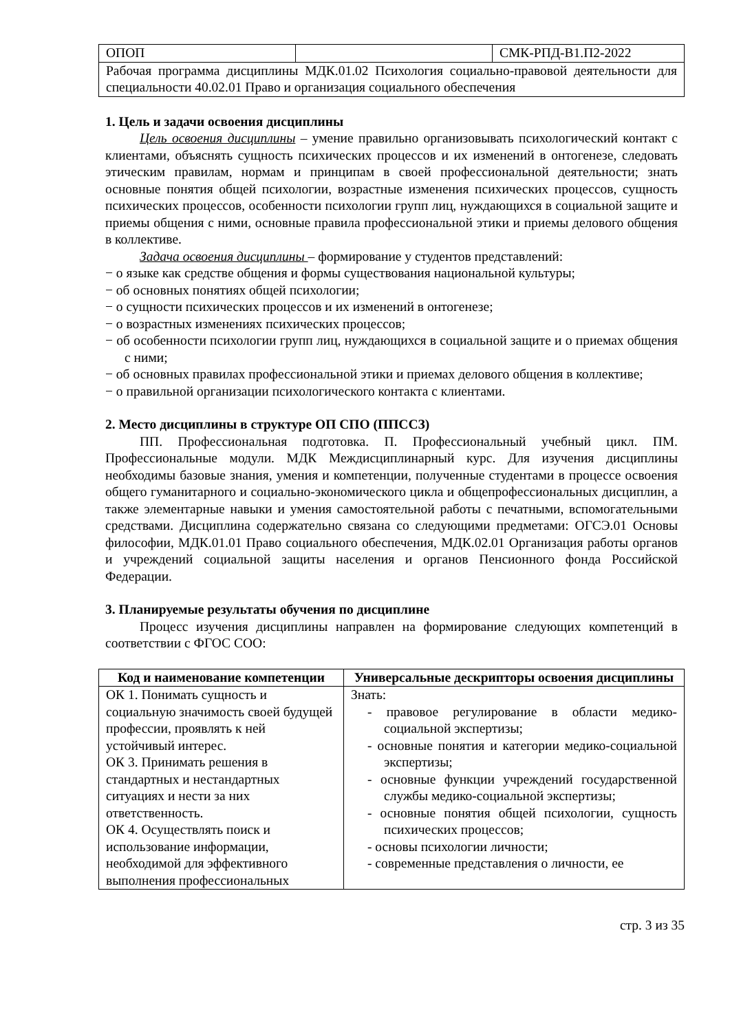| ОПОП | | СМК-РПД-В1.П2-2022 |
| Рабочая программа дисциплины МДК.01.02 Психология социально-правовой деятельности для специальности 40.02.01 Право и организация социального обеспечения | | |
1. Цель и задачи освоения дисциплины
Цель освоения дисциплины – умение правильно организовывать психологический контакт с клиентами, объяснять сущность психических процессов и их изменений в онтогенезе, следовать этическим правилам, нормам и принципам в своей профессиональной деятельности; знать основные понятия общей психологии, возрастные изменения психических процессов, сущность психических процессов, особенности психологии групп лиц, нуждающихся в социальной защите и приемы общения с ними, основные правила профессиональной этики и приемы делового общения в коллективе.
Задача освоения дисциплины – формирование у студентов представлений:
− о языке как средстве общения и формы существования национальной культуры;
− об основных понятиях общей психологии;
− о сущности психических процессов и их изменений в онтогенезе;
− о возрастных изменениях психических процессов;
− об особенности психологии групп лиц, нуждающихся в социальной защите и о приемах общения с ними;
− об основных правилах профессиональной этики и приемах делового общения в коллективе;
− о правильной организации психологического контакта с клиентами.
2. Место дисциплины в структуре ОП СПО (ППССЗ)
ПП. Профессиональная подготовка. П. Профессиональный учебный цикл. ПМ. Профессиональные модули. МДК Междисциплинарный курс. Для изучения дисциплины необходимы базовые знания, умения и компетенции, полученные студентами в процессе освоения общего гуманитарного и социально-экономического цикла и общепрофессиональных дисциплин, а также элементарные навыки и умения самостоятельной работы с печатными, вспомогательными средствами. Дисциплина содержательно связана со следующими предметами: ОГСЭ.01 Основы философии, МДК.01.01 Право социального обеспечения, МДК.02.01 Организация работы органов и учреждений социальной защиты населения и органов Пенсионного фонда Российской Федерации.
3. Планируемые результаты обучения по дисциплине
Процесс изучения дисциплины направлен на формирование следующих компетенций в соответствии с ФГОС СОО:
| Код и наименование компетенции | Универсальные дескрипторы освоения дисциплины |
| --- | --- |
| ОК 1. Понимать сущность и социальную значимость своей будущей профессии, проявлять к ней устойчивый интерес. ОК 3. Принимать решения в стандартных и нестандартных ситуациях и нести за них ответственность. ОК 4. Осуществлять поиск и использование информации, необходимой для эффективного выполнения профессиональных | Знать: - правовое регулирование в области медико-социальной экспертизы; - основные понятия и категории медико-социальной экспертизы; - основные функции учреждений государственной службы медико-социальной экспертизы; - основные понятия общей психологии, сущность психических процессов; - основы психологии личности; - современные представления о личности, ее |
стр. 3 из 35